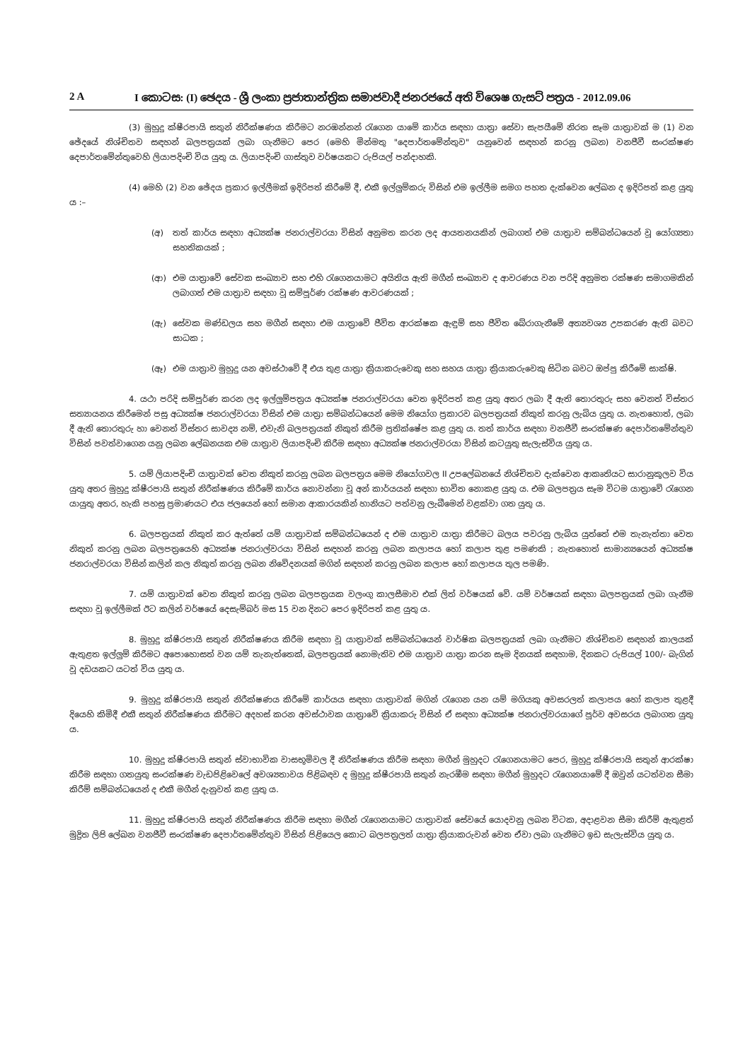2 A I කොටස: (I) ඡෙදය - ශ්‍රී ලංකා ප්‍රජාතාන්ත්‍රික සමාජවාදී ජනරජයේ අති විශෙෂ ගැසට් පත්‍රය - 2012.09.06
(3) මුහුදු ක්ෂීරපායි සතුන් නිරීක්ෂණය කිරීමට නරඹන්නන් රැගෙන යාමේ කාර්ය සඳහා යාත්‍රා සේවා සැපයීමේ නිරත සෑම යාත්‍රාවක් ම (1) වන ඡේදයේ නිශ්චිතව සඳහන් බලපත්‍රයක් ලබා ගැනීමට පෙර (මෙහි මින්මතු "දෙපාර්තමේන්තුව" යනුවෙන් සඳහන් කරනු ලබන) වනජීවී සංරක්ෂණ දෙපාර්තමේන්තුවෙහි ලියාපදිංචි විය යුතු ය. ලියාපදිංචි ගාස්තුව වර්ෂයකට රුපියල් පන්දාහකි.
(4) මෙහි (2) වන ඡේදය ප්‍රකාර ඉල්ලීමක් ඉදිරිපත් කිරීමේ දී, එකී ඉල්ලුම්කරු විසින් එම ඉල්ලීම සමග පහත දැක්වෙන ලේඛන ද ඉදිරිපත් කළ යුතු ය :–
(අ) තත් කාර්ය සඳහා අධ්‍යක්ෂ ජනරාල්වරයා විසින් අනුමත කරන ලද ආයතනයකින් ලබාගත් එම යාත්‍රාව සම්බන්ධයෙන් වූ යෝග්‍යතා සහතිකයක් ;
(ආ) එම යාත්‍රාවේ සේවක සංඛ්‍යාව සහ එහි රැගෙනයාමට අයිතිය ඇති මගීන් සංඛ්‍යාව ද ආවරණය වන පරිදි අනුමත රක්ෂණ සමාගමකින් ලබාගත් එම යාත්‍රාව සඳහා වූ සම්පූර්ණ රක්ෂණ ආවරණයක් ;
(ඇ) සේවක මණ්ඩලය සහ මගීන් සඳහා එම යාත්‍රාවේ ජීවිත ආරක්ෂක ඇඳුම් සහ ජීවිත බේරාගැනීමේ අත්‍යවශ්‍ය උපකරණ ඇති බවට සාධක ;
(ඈ) එම යාත්‍රාව මුහුදු යන අවස්ථාවේ දී එය තුළ යාත්‍රා ක්‍රියාකරුවෙකු සහ සහය යාත්‍රා ක්‍රියාකරුවෙකු සිටින බවට ඔප්පු කිරීමේ සාක්ෂි.
4. යථා පරිදි සම්පූර්ණ කරන ලද ඉල්ලුම්පත්‍රය අධ්‍යක්ෂ ජනරාල්වරයා වෙත ඉදිරිපත් කළ යුතු අතර ලබා දී ඇති තොරතුරු සහ වෙනත් විස්තර සත්‍යායනය කිරීමෙන් පසු අධ්‍යක්ෂ ජනරාල්වරයා විසින් එම යාත්‍රා සම්බන්ධයෙන් මෙම නියෝග ප්‍රකාරව බලපත්‍රයක් නිකුත් කරනු ලැබිය යුතු ය. නැතහොත්, ලබා දී ඇති තොරතුරු හා වෙනත් විස්තර සාවද්‍ය නම්, එවැනි බලපත්‍රයක් නිකුත් කිරීම ප්‍රතික්ෂේප කළ යුතු ය. තත් කාර්ය සඳහා වනජීවී සංරක්ෂණ දෙපාර්තමේන්තුව විසින් පවත්වාගෙන යනු ලබන ලේඛනයක එම යාත්‍රාව ලියාපදිංචි කිරීම සඳහා අධ්‍යක්ෂ ජනරාල්වරයා විසින් කටයුතු සැලැස්විය යුතු ය.
5. යම් ලියාපදිංචි යාත්‍රාවක් වෙත නිකුත් කරනු ලබන බලපත්‍රය මෙම නියෝගවල II උපලේඛනයේ නිශ්චිතව දැක්වෙන ආකෘතියට සාරානුකූලව විය යුතු අතර මුහුදු ක්ෂීරපායි සතුන් නිරීක්ෂණය කිරීමේ කාර්ය නොවන්නා වූ අන් කාර්යයන් සඳහා භාවිත නොකළ යුතු ය. එම බලපත්‍රය සෑම විටම යාත්‍රාවේ රැගෙන යායුතු අතර, හැකි පහසු ප්‍රමාණයට එය ජලයෙන් හෝ සමාන ආකාරයකින් හානියට පත්වනු ලැබීමෙන් වළක්වා ගත යුතු ය.
6. බලපත්‍රයක් නිකුත් කර ඇත්තේ යම් යාත්‍රාවක් සම්බන්ධයෙන් ද එම යාත්‍රාව යාත්‍රා කිරීමට බලය පවරනු ලැබිය යුත්තේ එම තැනැත්තා වෙත නිකුත් කරනු ලබන බලපත්‍රයෙහි අධ්‍යක්ෂ ජනරාල්වරයා විසින් සඳහන් කරනු ලබන කලාපය හෝ කලාප තුළ පමණකි ; නැතහොත් සාමාන්‍යයෙන් අධ්‍යක්ෂ ජනරාල්වරයා විසින් කලින් කල නිකුත් කරනු ලබන නිවේදනයක් මගින් සඳහන් කරනු ලබන කලාප හෝ කලාපය තුල පමණි.
7. යම් යාත්‍රාවක් වෙත නිකුත් කරනු ලබන බලපත්‍රයක වලංගු කාලසීමාව එක් ලිත් වර්ෂයක් වේ. යම් වර්ෂයක් සඳහා බලපත්‍රයක් ලබා ගැනීම සඳහා වූ ඉල්ලීමක් ඊට කලින් වර්ෂයේ දෙසැම්බර් මස 15 වන දිනට පෙර ඉදිරිපත් කළ යුතු ය.
8. මුහුදු ක්ෂීරපායි සතුන් නිරීක්ෂණය කිරීම සඳහා වූ යාත්‍රාවක් සම්බන්ධයෙන් වාර්ෂික බලපත්‍රයක් ලබා ගැනීමට නිශ්චිතව සඳහන් කාලයක් ඇතුළත ඉල්ලුම් කිරීමට අපොහොසත් වන යම් තැනැත්තෙක්, බලපත්‍රයක් නොමැතිව එම යාත්‍රාව යාත්‍රා කරන සෑම දිනයක් සඳහාම, දිනකට රුපියල් 100/- බැගින් වූ දඩයකට යටත් විය යුතු ය.
9. මුහුදු ක්ෂීරපායි සතුන් නිරීක්ෂණය කිරීමේ කාර්යය සඳහා යාත්‍රාවක් මගින් රැගෙන යන යම් මගියකු අවසරලත් කලාපය හෝ කලාප තුළදී දියෙහි කිමිදී එකී සතුන් නිරීක්ෂණය කිරීමට අදහස් කරන අවස්ථාවක යාත්‍රාවේ ක්‍රියාකරු විසින් ඒ සඳහා අධ්‍යක්ෂ ජනරාල්වරයාගේ පූර්ව අවසරය ලබාගත යුතු ය.
10. මුහුදු ක්ෂීරපායි සතුන් ස්වාභාවික වාසභූමිවල දී නිරීක්ෂණය කිරීම සඳහා මගීන් මුහුදට රැගෙනයාමට පෙර, මුහුදු ක්ෂීරපායි සතුන් ආරක්ෂා කිරීම සඳහා ගතයුතු සංරක්ෂණ වැඩපිළිවෙලේ අවශ්‍යතාවය පිළිබඳව ද මුහුදු ක්ෂීරපායි සතුන් නැරඹීම සඳහා මගීන් මුහුදට රැගෙනයාමේ දී ඔවුන් යටත්වන සීමා කිරීම් සම්බන්ධයෙන් ද එකී මගීන් දැනුවත් කළ යුතු ය.
11. මුහුදු ක්ෂීරපායි සතුන් නිරීක්ෂණය කිරීම සඳහා මගීන් රැගෙනයාමට යාත්‍රාවක් සේවයේ යොදවනු ලබන විටක, අදාළවන සීමා කිරීම් ඇතුළත් මුද්‍රිත ලිපි ලේඛන වනජීවී සංරක්ෂණ දෙපාර්තමේන්තුව විසින් පිළියෙල කොට බලපත්‍රලත් යාත්‍රා ක්‍රියාකරුවන් වෙත ඒවා ලබා ගැනීමට ඉඩ සැලැස්විය යුතු ය.